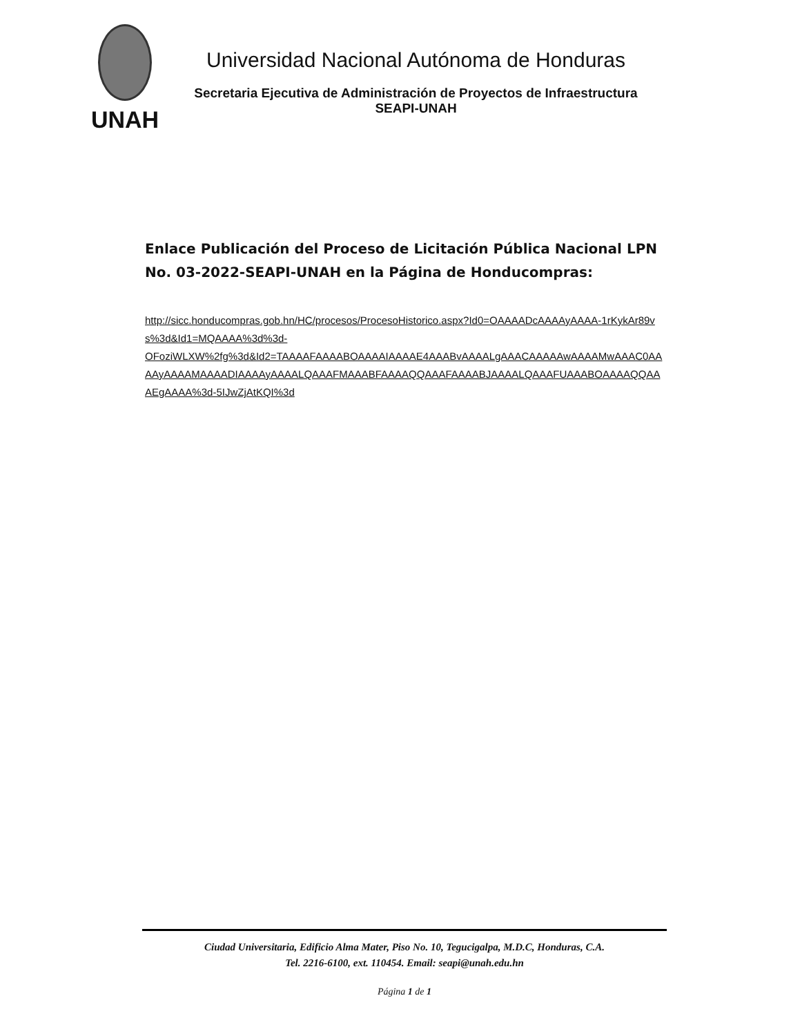UNAH
Universidad Nacional Autónoma de Honduras
Secretaria Ejecutiva de Administración de Proyectos de Infraestructura
SEAPI-UNAH
Enlace Publicación del Proceso de Licitación Pública Nacional LPN No. 03-2022-SEAPI-UNAH en la Página de Honducompras:
http://sicc.honducompras.gob.hn/HC/procesos/ProcesoHistorico.aspx?Id0=OAAAADcAAAAyAAAA-1rKykAr89vs%3d&Id1=MQAAAA%3d%3d-
OFoziWLXW%2fg%3d&Id2=TAAAAFAAAABOAAAAIAAAAE4AAABvAAAALgAAACAAAAAwAAAAMwAAAC0AAAAyAAAAMAAAADIAAAAyAAAALQAAAFMAAABFAAAAQQAAAFAAAABJAAAALQAAAFUAAABOAAAAQQAAAEgAAAA%3d-5IJwZjAtKQI%3d
Ciudad Universitaria, Edificio Alma Mater, Piso No. 10, Tegucigalpa, M.D.C, Honduras, C.A.
Tel. 2216-6100, ext. 110454. Email: seapi@unah.edu.hn
Página 1 de 1